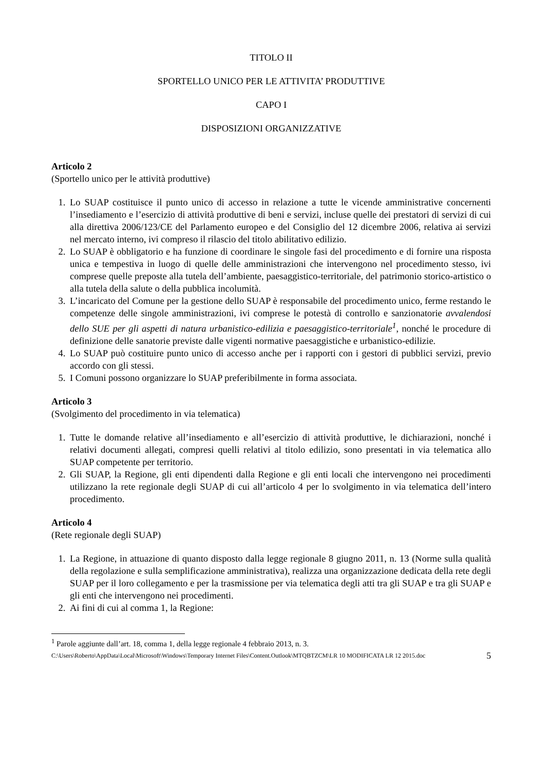TITOLO II
SPORTELLO UNICO PER LE ATTIVITA’ PRODUTTIVE
CAPO I
DISPOSIZIONI ORGANIZZATIVE
Articolo 2
(Sportello unico per le attività produttive)
1. Lo SUAP costituisce il punto unico di accesso in relazione a tutte le vicende amministrative concernenti l’insediamento e l’esercizio di attività produttive di beni e servizi, incluse quelle dei prestatori di servizi di cui alla direttiva 2006/123/CE del Parlamento europeo e del Consiglio del 12 dicembre 2006, relativa ai servizi nel mercato interno, ivi compreso il rilascio del titolo abilitativo edilizio.
2. Lo SUAP è obbligatorio e ha funzione di coordinare le singole fasi del procedimento e di fornire una risposta unica e tempestiva in luogo di quelle delle amministrazioni che intervengono nel procedimento stesso, ivi comprese quelle preposte alla tutela dell’ambiente, paesaggistico-territoriale, del patrimonio storico-artistico o alla tutela della salute o della pubblica incolumità.
3. L’incaricato del Comune per la gestione dello SUAP è responsabile del procedimento unico, ferme restando le competenze delle singole amministrazioni, ivi comprese le potestà di controllo e sanzionatorie avvalendosi dello SUE per gli aspetti di natura urbanistico-edilizia e paesaggistico-territoriale<sup>1</sup>, nonché le procedure di definizione delle sanatorie previste dalle vigenti normative paesaggistiche e urbanistico-edilizie.
4. Lo SUAP può costituire punto unico di accesso anche per i rapporti con i gestori di pubblici servizi, previo accordo con gli stessi.
5. I Comuni possono organizzare lo SUAP preferibilmente in forma associata.
Articolo 3
(Svolgimento del procedimento in via telematica)
1. Tutte le domande relative all’insediamento e all’esercizio di attività produttive, le dichiarazioni, nonché i relativi documenti allegati, compresi quelli relativi al titolo edilizio, sono presentati in via telematica allo SUAP competente per territorio.
2. Gli SUAP, la Regione, gli enti dipendenti dalla Regione e gli enti locali che intervengono nei procedimenti utilizzano la rete regionale degli SUAP di cui all’articolo 4 per lo svolgimento in via telematica dell’intero procedimento.
Articolo 4
(Rete regionale degli SUAP)
1. La Regione, in attuazione di quanto disposto dalla legge regionale 8 giugno 2011, n. 13 (Norme sulla qualità della regolazione e sulla semplificazione amministrativa), realizza una organizzazione dedicata della rete degli SUAP per il loro collegamento e per la trasmissione per via telematica degli atti tra gli SUAP e tra gli SUAP e gli enti che intervengono nei procedimenti.
2. Ai fini di cui al comma 1, la Regione:
<sup>1</sup> Parole aggiunte dall’art. 18, comma 1, della legge regionale 4 febbraio 2013, n. 3.
C:\Users\Roberto\AppData\Local\Microsoft\Windows\Temporary Internet Files\Content.Outlook\MTQBTZCM\LR 10 MODIFICATA LR 12 2015.doc 5